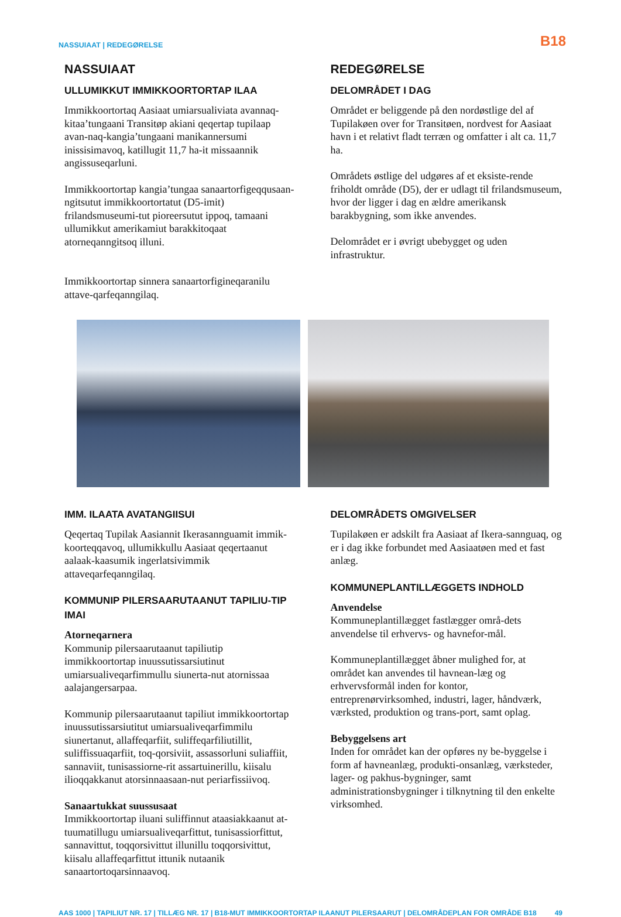NASSUIAAT | REDEGØRELSE B18
NASSUIAAT
ULLUMIKKUT IMMIKKOORTORTAP ILAA
Immikkoortortaq Aasiaat umiarsualiviata avannaq-kitaa’tungaani Transitøp akiani qeqertap tupilaap avan-naq-kangia’tungaani manikannersumi inissisimavoq, katillugit 11,7 ha-it missaannik angissuseqarluni.
Immikkoortortap kangia’tungaa sanaartorfigeqqusaan-ngitsutut immikkoortortatut (D5-imit) frilandsmuseumi-tut pioreersutut ippoq, tamaani ullumikkut amerikamiut barakkitoqaat atorneqanngitsoq illuni.
Immikkoortortap sinnera sanaartorfigineqaranilu attave-qarfeqanngilaq.
REDEGØRELSE
DELOMRÅDET I DAG
Området er beliggende på den nordøstlige del af Tupilakøen over for Transitøen, nordvest for Aasiaat havn i et relativt fladt terræn og omfatter i alt ca. 11,7 ha.
Områdets østlige del udgøres af et eksiste-rende friholdt område (D5), der er udlagt til frilandsmuseum, hvor der ligger i dag en ældre amerikansk barakbygning, som ikke anvendes.
Delområdet er i øvrigt ubebygget og uden infrastruktur.
IMM. ILAATA AVATANGIISUI
Qeqertaq Tupilak Aasiannit Ikerasannguamit immik-koorteqqavoq, ullumikkullu Aasiaat qeqertaanut aalaak-kaasumik ingerlatsivimmik attaveqarfeqanngilaq.
KOMMUNIP PILERSAARUTAANUT TAPILIU-TIP IMAI
Atorneqarnera
Kommunip pilersaarutaanut tapiliutip immikkoortortap inuussutissarsiutinut umiarsualiveqarfimmullu siunerta-nut atornissaa aalajangersarpaa.
Kommunip pilersaarutaanut tapiliut immikkoortortap inuussutissarsiutitut umiarsualiveqarfimmilu siunertanut, allaffeqarfiit, suliffeqarfiliutillit, suliffissuaqarfiit, toq-qorsiviit, assassorluni suliaffiit, sannaviit, tunisassiorne-rit assartuinerillu, kiisalu ilioqqakkanut atorsinnaasaan-nut periarfissiivoq.
Sanaartukkat suussusaat
Immikkoortortap iluani suliffinnut ataasiakkaanut at-tuumatillugu umiarsualiveqarfittut, tunisassiorfittut, sannavittut, toqqorsivittut illunillu toqqorsivittut, kiisalu allaffeqarfittut ittunik nutaanik sanaartortoqarsinnaavoq.
DELOMRÅDETS OMGIVELSER
Tupilakøen er adskilt fra Aasiaat af Ikera-sannguaq, og er i dag ikke forbundet med Aasiaatøen med et fast anlæg.
KOMMUNEPLANTILLÆGGETS INDHOLD
Anvendelse
Kommuneplantillægget fastlægger områ-dets anvendelse til erhvervs- og havnefor-mål.
Kommuneplantillægget åbner mulighed for, at området kan anvendes til havnean-læg og erhvervsformål inden for kontor, entreprenørvirksomhed, industri, lager, håndværk, værksted, produktion og trans-port, samt oplag.
Bebyggelsens art
Inden for området kan der opføres ny be-byggelse i form af havneanlæg, produkti-onsanlæg, værksteder, lager- og pakhus-bygninger, samt administrationsbygninger i tilknytning til den enkelte virksomhed.
AAS 1000 | TAPILIUT NR. 17 | TILLÆG NR. 17 | B18-MUT IMMIKKOORTORTAP ILAANUT PILERSAARUT | DELOMRÅDEPLAN FOR OMRÅDE B18 49